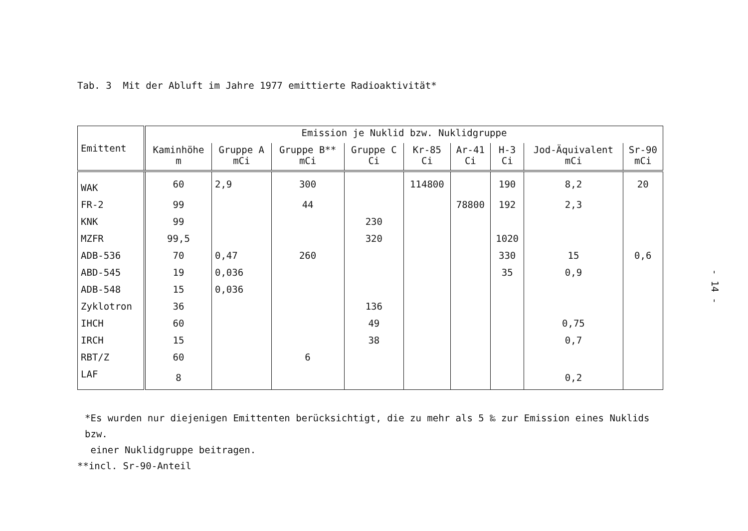Tab. 3 Mit der Abluft im Jahre 1977 emittierte Radioaktivität*
| Emittent | Emission je Nuklid bzw. Nuklidgruppe | | | | | | | | |
| --- | --- | --- | --- | --- | --- | --- | --- | --- | --- |
| | Kaminhöhe m | Gruppe A mCi | Gruppe B** mCi | Gruppe C Ci | Kr-85 Ci | Ar-41 Ci | H-3 Ci | Jod-Äquivalent mCi | Sr-90 mCi |
| WAK | 60 | 2,9 | 300 | | 114800 | | 190 | 8,2 | 20 |
| FR-2 | 99 | | 44 | | | 78800 | 192 | 2,3 | |
| KNK | 99 | | | 230 | | | | | |
| MZFR | 99,5 | | | 320 | | | 1020 | | |
| ADB-536 | 70 | 0,47 | 260 | | | | 330 | 15 | 0,6 |
| ABD-545 | 19 | 0,036 | | | | | 35 | 0,9 | |
| ADB-548 | 15 | 0,036 | | | | | | | |
| Zyklotron | 36 | | | 136 | | | | | |
| IHCH | 60 | | | 49 | | | | 0,75 | |
| IRCH | 15 | | | 38 | | | | 0,7 | |
| RBT/Z | 60 | | 6 | | | | | | |
| LAF | 8 | | | | | | | 0,2 | |
*Es wurden nur diejenigen Emittenten berücksichtigt, die zu mehr als 5 ‰ zur Emission eines Nuklids bzw.
einer Nuklidgruppe beitragen.
**incl. Sr-90-Anteil
- 14 -